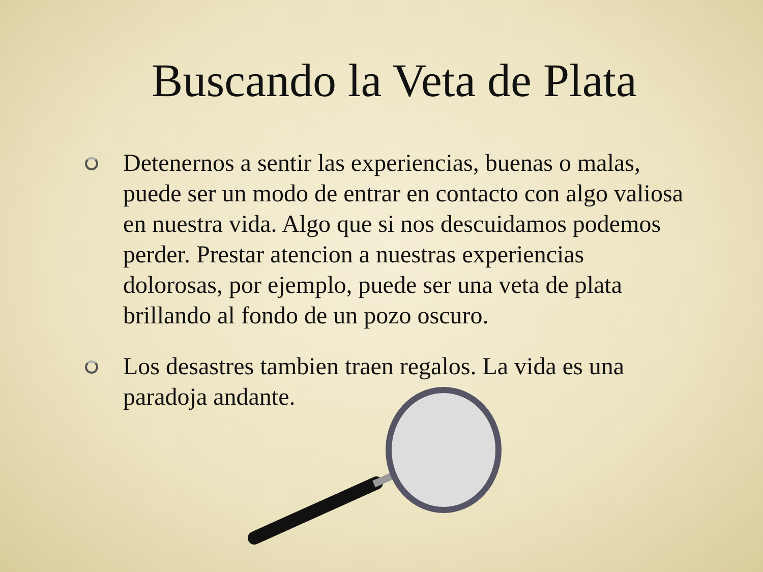Buscando la Veta de Plata
Detenernos a sentir las experiencias, buenas o malas, puede ser un modo de entrar en contacto con algo valiosa en nuestra vida. Algo que si nos descuidamos podemos perder. Prestar atencion a nuestras experiencias dolorosas, por ejemplo, puede ser una veta de plata brillando al fondo de un pozo oscuro.
Los desastres tambien traen regalos. La vida es una paradoja andante.